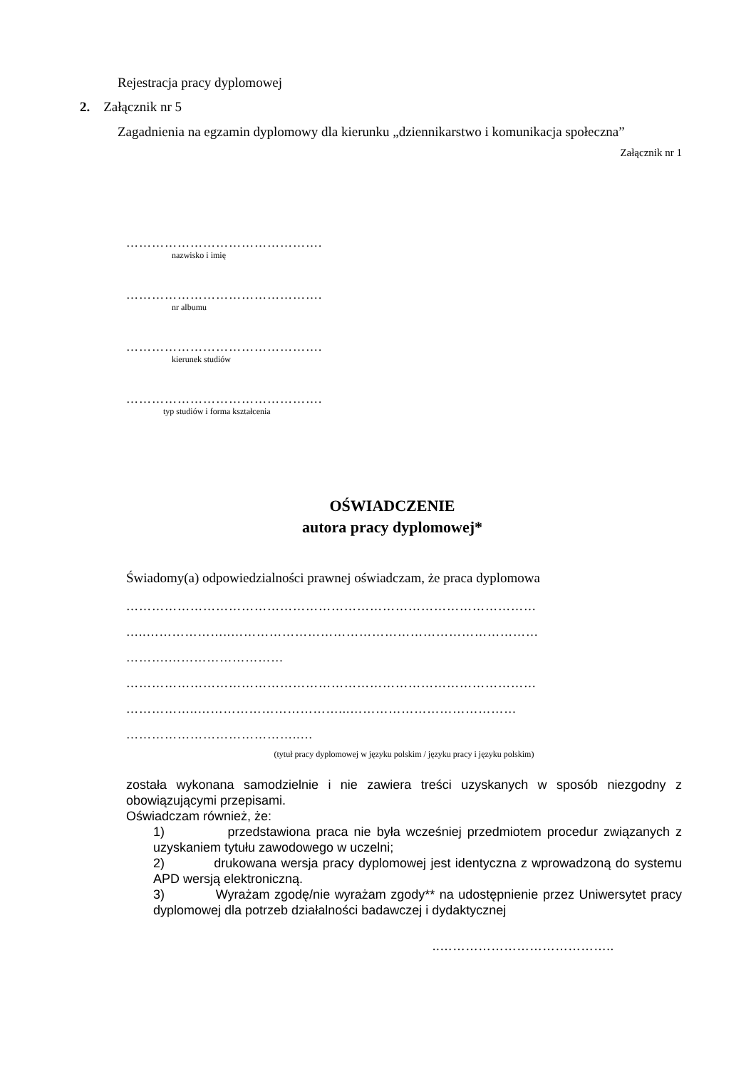Rejestracja pracy dyplomowej
2. Załącznik nr 5
Zagadnienia na egzamin dyplomowy dla kierunku „dziennikarstwo i komunikacja społeczna”
Załącznik nr 1
……………………………………….
nazwisko i imię
……………………………………….
nr albumu
……………………………………….
kierunek studiów
……………………………………….
typ studiów i forma kształcenia
OŚWIADCZENIE
autora pracy dyplomowej*
Świadomy(a) odpowiedzialności prawnej oświadczam, że praca dyplomowa
……………………………………………………………………………………
…..………………..………………………………………………………………
……….………………………
……………………………………………………………………………………
……………..……………………………...…………………………………
…………………………………..…
(tytuł pracy dyplomowej w języku polskim / języku pracy i języku polskim)
została wykonana samodzielnie i nie zawiera treści uzyskanych w sposób niezgodny z obowiązującymi przepisami.
Oświadczam również, że:
1) przedstawiona praca nie była wcześniej przedmiotem procedur związanych z uzyskaniem tytułu zawodowego w uczelni;
2) drukowana wersja pracy dyplomowej jest identyczna z wprowadzoną do systemu APD wersją elektroniczną.
3) Wyrażam zgodę/nie wyrażam zgody** na udostępnienie przez Uniwersytet pracy dyplomowej dla potrzeb działalności badawczej i dydaktycznej
..…………………………………..